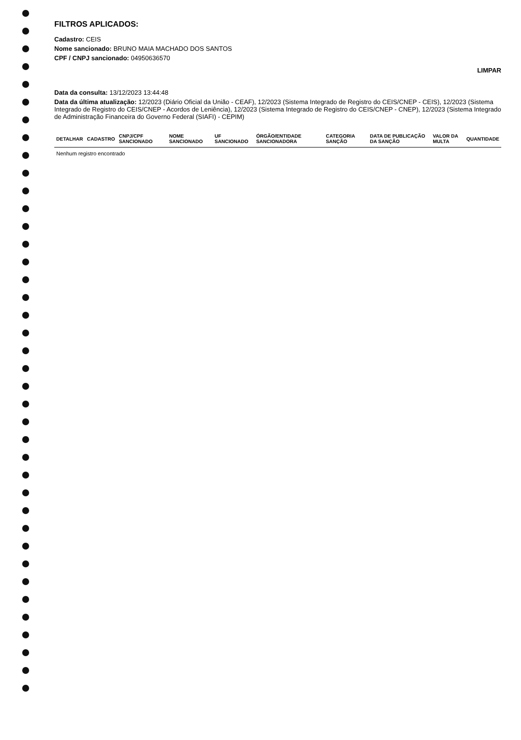FILTROS APLICADOS:
Cadastro: CEIS
Nome sancionado: BRUNO MAIA MACHADO DOS SANTOS
CPF / CNPJ sancionado: 04950636570
LIMPAR
Data da consulta: 13/12/2023 13:44:48
Data da última atualização: 12/2023 (Diário Oficial da União - CEAF), 12/2023 (Sistema Integrado de Registro do CEIS/CNEP - CEIS), 12/2023 (Sistema Integrado de Registro do CEIS/CNEP - Acordos de Leniência), 12/2023 (Sistema Integrado de Registro do CEIS/CNEP - CNEP), 12/2023 (Sistema Integrado de Administração Financeira do Governo Federal (SIAFI) - CEPIM)
| DETALHAR | CADASTRO | CNPJ/CPF SANCIONADO | NOME SANCIONADO | UF SANCIONADO | ÓRGÃO/ENTIDADE SANCIONADORA | CATEGORIA SANÇÃO | DATA DE PUBLICAÇÃO DA SANÇÃO | VALOR DA MULTA | QUANTIDADE |
| --- | --- | --- | --- | --- | --- | --- | --- | --- | --- |
| Nenhum registro encontrado | | | | | | | | | |